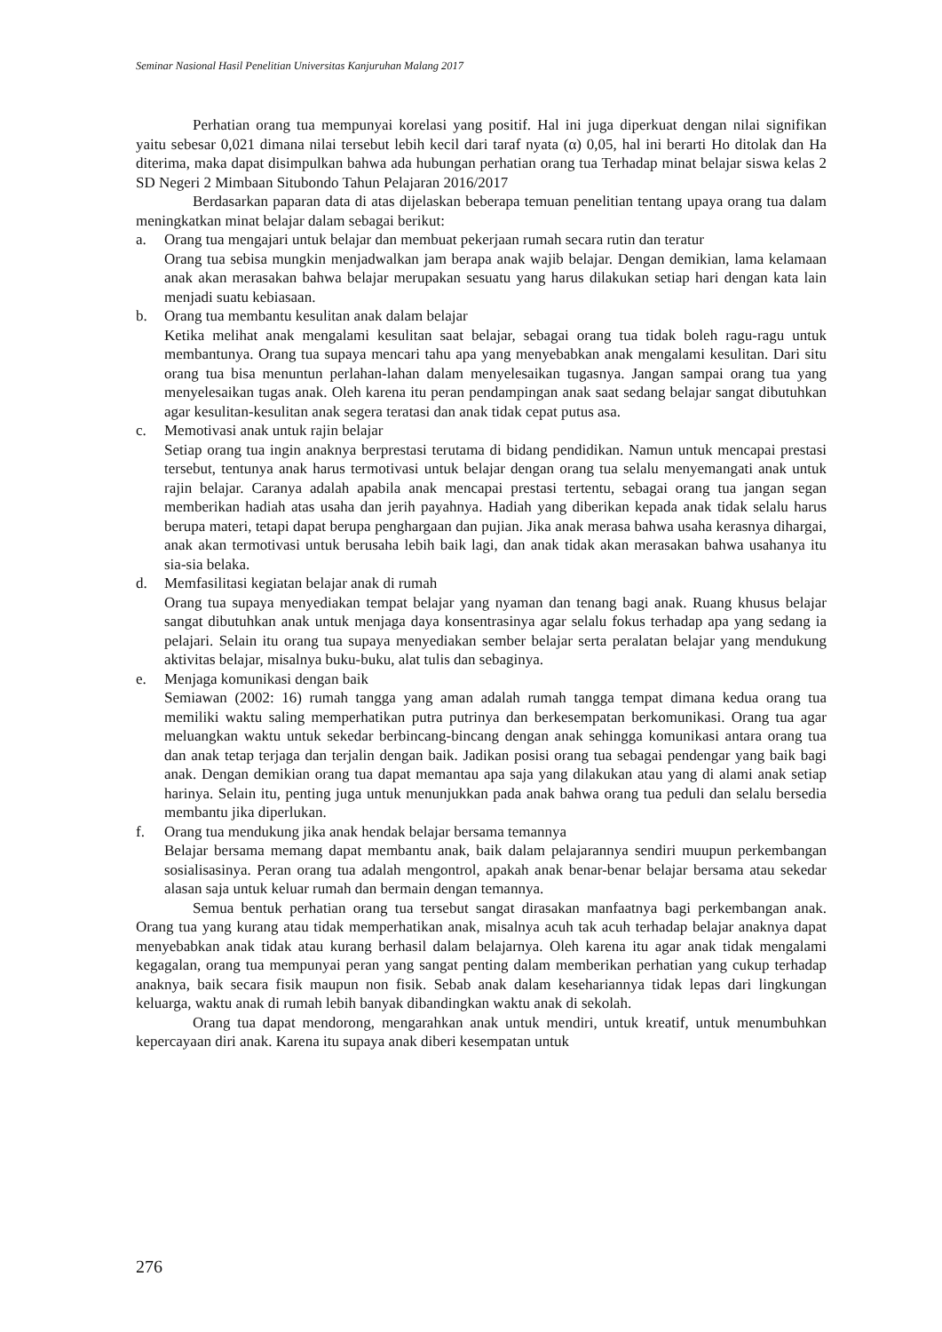Seminar Nasional Hasil Penelitian Universitas Kanjuruhan Malang 2017
Perhatian orang tua mempunyai korelasi yang positif. Hal ini juga diperkuat dengan nilai signifikan yaitu sebesar 0,021 dimana nilai tersebut lebih kecil dari taraf nyata (α) 0,05, hal ini berarti Ho ditolak dan Ha diterima, maka dapat disimpulkan bahwa ada hubungan perhatian orang tua Terhadap minat belajar siswa kelas 2 SD Negeri 2 Mimbaan Situbondo Tahun Pelajaran 2016/2017
Berdasarkan paparan data di atas dijelaskan beberapa temuan penelitian tentang upaya orang tua dalam meningkatkan minat belajar dalam sebagai berikut:
a. Orang tua mengajari untuk belajar dan membuat pekerjaan rumah secara rutin dan teratur
Orang tua sebisa mungkin menjadwalkan jam berapa anak wajib belajar. Dengan demikian, lama kelamaan anak akan merasakan bahwa belajar merupakan sesuatu yang harus dilakukan setiap hari dengan kata lain menjadi suatu kebiasaan.
b. Orang tua membantu kesulitan anak dalam belajar
Ketika melihat anak mengalami kesulitan saat belajar, sebagai orang tua tidak boleh ragu-ragu untuk membantunya. Orang tua supaya mencari tahu apa yang menyebabkan anak mengalami kesulitan. Dari situ orang tua bisa menuntun perlahan-lahan dalam menyelesaikan tugasnya. Jangan sampai orang tua yang menyelesaikan tugas anak. Oleh karena itu peran pendampingan anak saat sedang belajar sangat dibutuhkan agar kesulitan-kesulitan anak segera teratasi dan anak tidak cepat putus asa.
c. Memotivasi anak untuk rajin belajar
Setiap orang tua ingin anaknya berprestasi terutama di bidang pendidikan. Namun untuk mencapai prestasi tersebut, tentunya anak harus termotivasi untuk belajar dengan orang tua selalu menyemangati anak untuk rajin belajar. Caranya adalah apabila anak mencapai prestasi tertentu, sebagai orang tua jangan segan memberikan hadiah atas usaha dan jerih payahnya. Hadiah yang diberikan kepada anak tidak selalu harus berupa materi, tetapi dapat berupa penghargaan dan pujian. Jika anak merasa bahwa usaha kerasnya dihargai, anak akan termotivasi untuk berusaha lebih baik lagi, dan anak tidak akan merasakan bahwa usahanya itu sia-sia belaka.
d. Memfasilitasi kegiatan belajar anak di rumah
Orang tua supaya menyediakan tempat belajar yang nyaman dan tenang bagi anak. Ruang khusus belajar sangat dibutuhkan anak untuk menjaga daya konsentrasinya agar selalu fokus terhadap apa yang sedang ia pelajari. Selain itu orang tua supaya menyediakan sember belajar serta peralatan belajar yang mendukung aktivitas belajar, misalnya buku-buku, alat tulis dan sebaginya.
e. Menjaga komunikasi dengan baik
Semiawan (2002: 16) rumah tangga yang aman adalah rumah tangga tempat dimana kedua orang tua memiliki waktu saling memperhatikan putra putrinya dan berkesempatan berkomunikasi. Orang tua agar meluangkan waktu untuk sekedar berbincang-bincang dengan anak sehingga komunikasi antara orang tua dan anak tetap terjaga dan terjalin dengan baik. Jadikan posisi orang tua sebagai pendengar yang baik bagi anak. Dengan demikian orang tua dapat memantau apa saja yang dilakukan atau yang di alami anak setiap harinya. Selain itu, penting juga untuk menunjukkan pada anak bahwa orang tua peduli dan selalu bersedia membantu jika diperlukan.
f. Orang tua mendukung jika anak hendak belajar bersama temannya
Belajar bersama memang dapat membantu anak, baik dalam pelajarannya sendiri muupun perkembangan sosialisasinya. Peran orang tua adalah mengontrol, apakah anak benar-benar belajar bersama atau sekedar alasan saja untuk keluar rumah dan bermain dengan temannya.
Semua bentuk perhatian orang tua tersebut sangat dirasakan manfaatnya bagi perkembangan anak. Orang tua yang kurang atau tidak memperhatikan anak, misalnya acuh tak acuh terhadap belajar anaknya dapat menyebabkan anak tidak atau kurang berhasil dalam belajarnya. Oleh karena itu agar anak tidak mengalami kegagalan, orang tua mempunyai peran yang sangat penting dalam memberikan perhatian yang cukup terhadap anaknya, baik secara fisik maupun non fisik. Sebab anak dalam kesehariannya tidak lepas dari lingkungan keluarga, waktu anak di rumah lebih banyak dibandingkan waktu anak di sekolah.
Orang tua dapat mendorong, mengarahkan anak untuk mendiri, untuk kreatif, untuk menumbuhkan kepercayaan diri anak. Karena itu supaya anak diberi kesempatan untuk
276